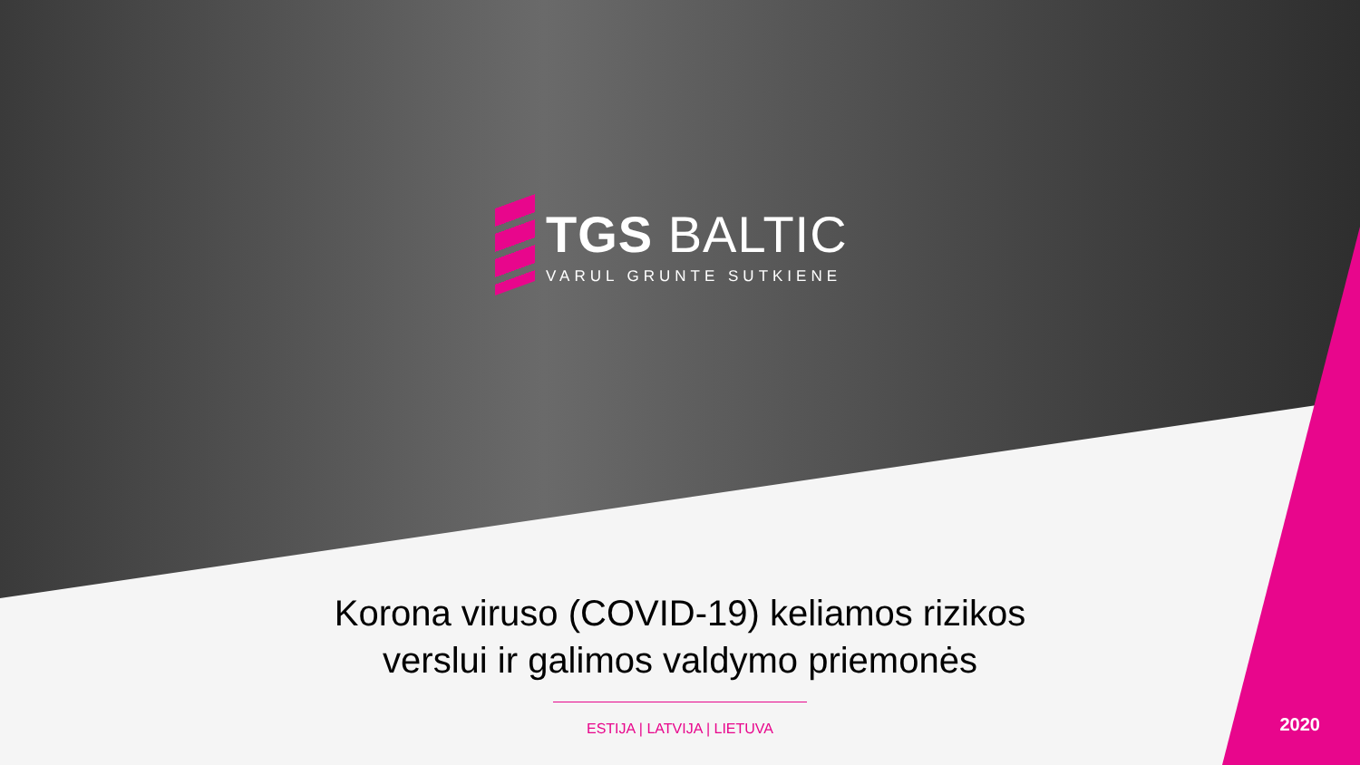TGS BALTIC
VARUL GRUNTE SUTKIENE
Korona viruso (COVID-19) keliamos rizikos
verslui ir galimos valdymo priemonės
ESTIJA | LATVIJA | LIETUVA
2020